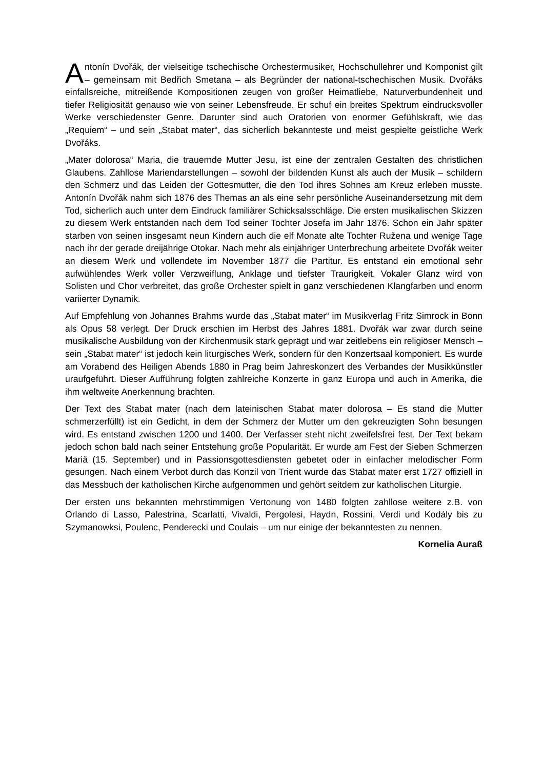Antonín Dvořák, der vielseitige tschechische Orchestermusiker, Hochschullehrer und Komponist gilt – gemeinsam mit Bedřich Smetana – als Begründer der national-tschechischen Musik. Dvořáks einfallsreiche, mitreißende Kompositionen zeugen von großer Heimatliebe, Naturverbundenheit und tiefer Religiosität genauso wie von seiner Lebensfreude. Er schuf ein breites Spektrum eindrucksvoller Werke verschiedenster Genre. Darunter sind auch Oratorien von enormer Gefühlskraft, wie das „Requiem“ – und sein „Stabat mater“, das sicherlich bekannteste und meist gespielte geistliche Werk Dvořáks.
„Mater dolorosa“ Maria, die trauernde Mutter Jesu, ist eine der zentralen Gestalten des christlichen Glaubens. Zahllose Mariendarstellungen – sowohl der bildenden Kunst als auch der Musik – schildern den Schmerz und das Leiden der Gottesmutter, die den Tod ihres Sohnes am Kreuz erleben musste. Antonín Dvořák nahm sich 1876 des Themas an als eine sehr persönliche Auseinandersetzung mit dem Tod, sicherlich auch unter dem Eindruck familiärer Schicksalsschläge. Die ersten musikalischen Skizzen zu diesem Werk entstanden nach dem Tod seiner Tochter Josefa im Jahr 1876. Schon ein Jahr später starben von seinen insgesamt neun Kindern auch die elf Monate alte Tochter Ružena und wenige Tage nach ihr der gerade dreijährige Otokar. Nach mehr als einjähriger Unterbrechung arbeitete Dvořák weiter an diesem Werk und vollendete im November 1877 die Partitur. Es entstand ein emotional sehr aufwühlendes Werk voller Verzweiflung, Anklage und tiefster Traurigkeit. Vokaler Glanz wird von Solisten und Chor verbreitet, das große Orchester spielt in ganz verschiedenen Klangfarben und enorm variierter Dynamik.
Auf Empfehlung von Johannes Brahms wurde das „Stabat mater“ im Musikverlag Fritz Simrock in Bonn als Opus 58 verlegt. Der Druck erschien im Herbst des Jahres 1881. Dvořák war zwar durch seine musikalische Ausbildung von der Kirchenmusik stark geprägt und war zeitlebens ein religiöser Mensch – sein „Stabat mater“ ist jedoch kein liturgisches Werk, sondern für den Konzertsaal komponiert. Es wurde am Vorabend des Heiligen Abends 1880 in Prag beim Jahreskonzert des Verbandes der Musikkünstler uraufgeführt. Dieser Aufführung folgten zahlreiche Konzerte in ganz Europa und auch in Amerika, die ihm weltweite Anerkennung brachten.
Der Text des Stabat mater (nach dem lateinischen Stabat mater dolorosa – Es stand die Mutter schmerzerfüllt) ist ein Gedicht, in dem der Schmerz der Mutter um den gekreuzigten Sohn besungen wird. Es entstand zwischen 1200 und 1400. Der Verfasser steht nicht zweifelsfrei fest. Der Text bekam jedoch schon bald nach seiner Entstehung große Popularität. Er wurde am Fest der Sieben Schmerzen Mariä (15. September) und in Passionsgottesdiensten gebetet oder in einfacher melodischer Form gesungen. Nach einem Verbot durch das Konzil von Trient wurde das Stabat mater erst 1727 offiziell in das Messbuch der katholischen Kirche aufgenommen und gehört seitdem zur katholischen Liturgie.
Der ersten uns bekannten mehrstimmigen Vertonung von 1480 folgten zahllose weitere z.B. von Orlando di Lasso, Palestrina, Scarlatti, Vivaldi, Pergolesi, Haydn, Rossini, Verdi und Kodály bis zu Szymanowksi, Poulenc, Penderecki und Coulais – um nur einige der bekanntesten zu nennen.
Kornelia Auraß